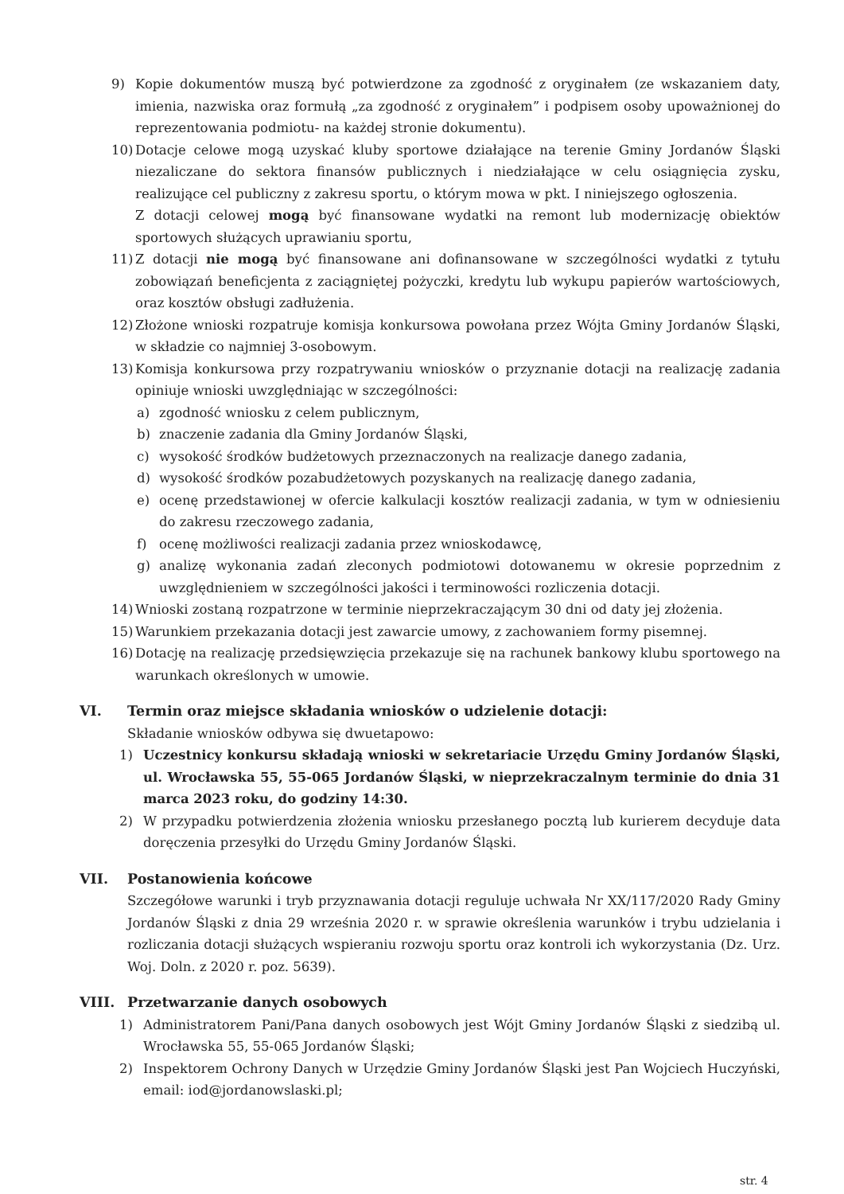9) Kopie dokumentów muszą być potwierdzone za zgodność z oryginałem (ze wskazaniem daty, imienia, nazwiska oraz formułą „za zgodność z oryginałem” i podpisem osoby upoważnionej do reprezentowania podmiotu- na każdej stronie dokumentu).
10) Dotacje celowe mogą uzyskać kluby sportowe działające na terenie Gminy Jordanów Śląski niezaliczane do sektora finansów publicznych i niedziałające w celu osiągnięcia zysku, realizujące cel publiczny z zakresu sportu, o którym mowa w pkt. I niniejszego ogłoszenia.
Z dotacji celowej mogą być finansowane wydatki na remont lub modernizację obiektów sportowych służących uprawianiu sportu,
11) Z dotacji nie mogą być finansowane ani dofinansowane w szczególności wydatki z tytułu zobowiązań beneficjenta z zaciągniętej pożyczki, kredytu lub wykupu papierów wartościowych, oraz kosztów obsługi zadłużenia.
12) Złożone wnioski rozpatruje komisja konkursowa powołana przez Wójta Gminy Jordanów Śląski, w składzie co najmniej 3-osobowym.
13) Komisja konkursowa przy rozpatrywaniu wniosków o przyznanie dotacji na realizację zadania opiniuje wnioski uwzględniając w szczególności:
a) zgodność wniosku z celem publicznym,
b) znaczenie zadania dla Gminy Jordanów Śląski,
c) wysokość środków budżetowych przeznaczonych na realizacje danego zadania,
d) wysokość środków pozabudżetowych pozyskanych na realizację danego zadania,
e) ocenę przedstawionej w ofercie kalkulacji kosztów realizacji zadania, w tym w odniesieniu do zakresu rzeczowego zadania,
f) ocenę możliwości realizacji zadania przez wnioskodawcę,
g) analizę wykonania zadań zleconych podmiotowi dotowanemu w okresie poprzednim z uwzględnieniem w szczególności jakości i terminowości rozliczenia dotacji.
14) Wnioski zostaną rozpatrzone w terminie nieprzekraczającym 30 dni od daty jej złożenia.
15) Warunkiem przekazania dotacji jest zawarcie umowy, z zachowaniem formy pisemnej.
16) Dotację na realizację przedsięwzięcia przekazuje się na rachunek bankowy klubu sportowego na warunkach określonych w umowie.
VI. Termin oraz miejsce składania wniosków o udzielenie dotacji:
Składanie wniosków odbywa się dwuetapowo:
1) Uczestnicy konkursu składają wnioski w sekretariacie Urzędu Gminy Jordanów Śląski, ul. Wrocławska 55, 55-065 Jordanów Śląski, w nieprzekraczalnym terminie do dnia 31 marca 2023 roku, do godziny 14:30.
2) W przypadku potwierdzenia złożenia wniosku przesłanego pocztą lub kurierem decyduje data doręczenia przesyłki do Urzędu Gminy Jordanów Śląski.
VII. Postanowienia końcowe
Szczegółowe warunki i tryb przyznawania dotacji reguluje uchwała Nr XX/117/2020 Rady Gminy Jordanów Śląski z dnia 29 września 2020 r. w sprawie określenia warunków i trybu udzielania i rozliczania dotacji służących wspieraniu rozwoju sportu oraz kontroli ich wykorzystania (Dz. Urz. Woj. Doln. z 2020 r. poz. 5639).
VIII. Przetwarzanie danych osobowych
1) Administratorem Pani/Pana danych osobowych jest Wójt Gminy Jordanów Śląski z siedzibą ul. Wrocławska 55, 55-065 Jordanów Śląski;
2) Inspektorem Ochrony Danych w Urzędzie Gminy Jordanów Śląski jest Pan Wojciech Huczyński, email: iod@jordanowslaski.pl;
str. 4